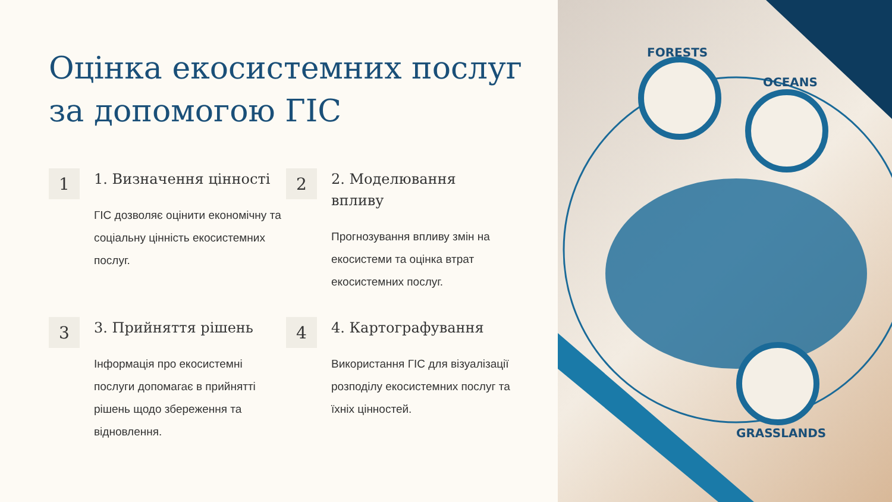Оцінка екосистемних послуг
за допомогою ГІС
1
1. Визначення цінності
ГІС дозволяє оцінити економічну та соціальну цінність екосистемних послуг.
2
2. Моделювання впливу
Прогнозування впливу змін на екосистеми та оцінка втрат екосистемних послуг.
3
3. Прийняття рішень
Інформація про екосистемні послуги допомагає в прийнятті рішень щодо збереження та відновлення.
4
4. Картографування
Використання ГІС для візуалізації розподілу екосистемних послуг та їхніх цінностей.
FORESTS
OCEANS
GRASSLANDS